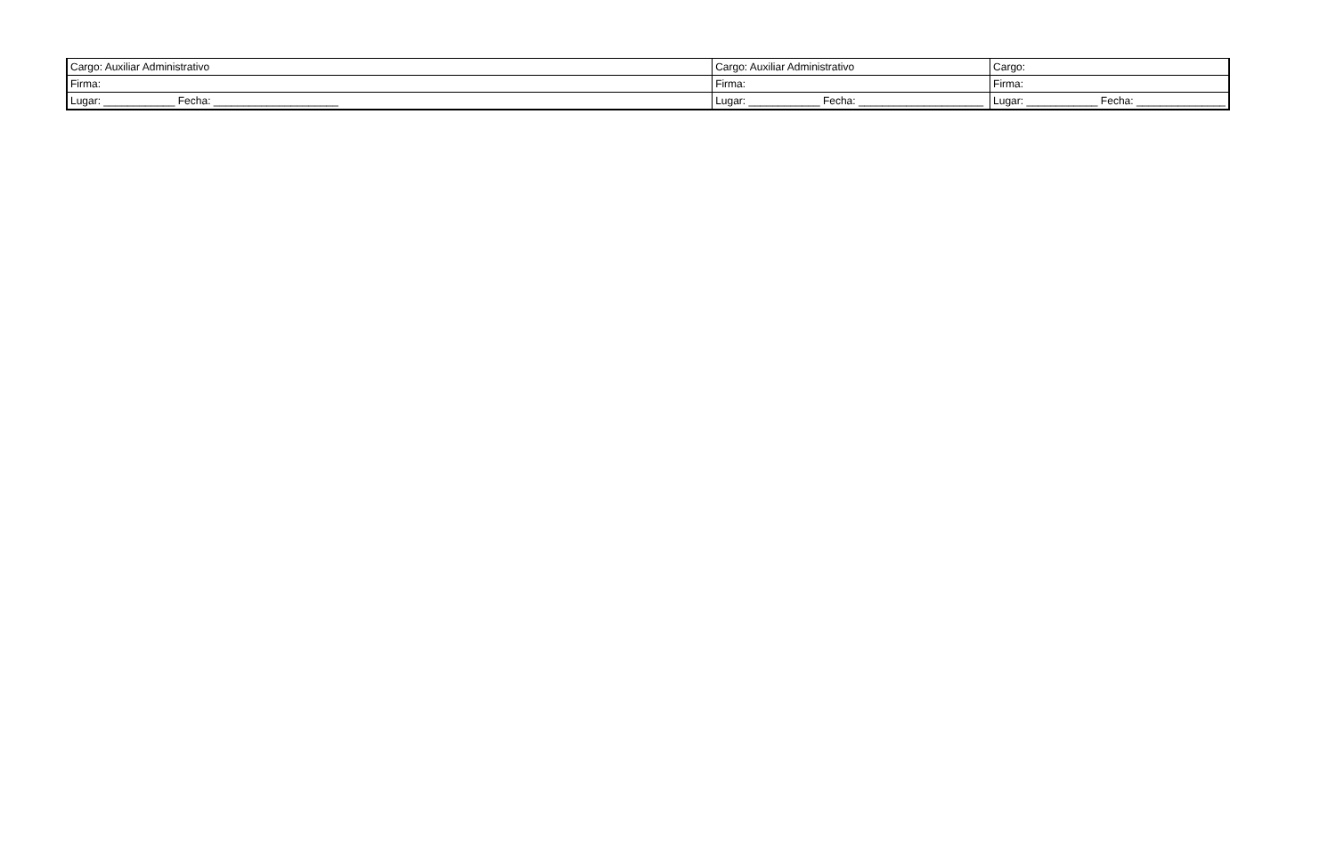| Cargo: Auxiliar Administrativo | Cargo: Auxiliar Administrativo | Cargo: |
| Firma: | Firma: | Firma: |
| Lugar: ____________ Fecha: _____________________ | Lugar: ____________ Fecha: _____________________ | Lugar: ____________ Fecha: _______________ |